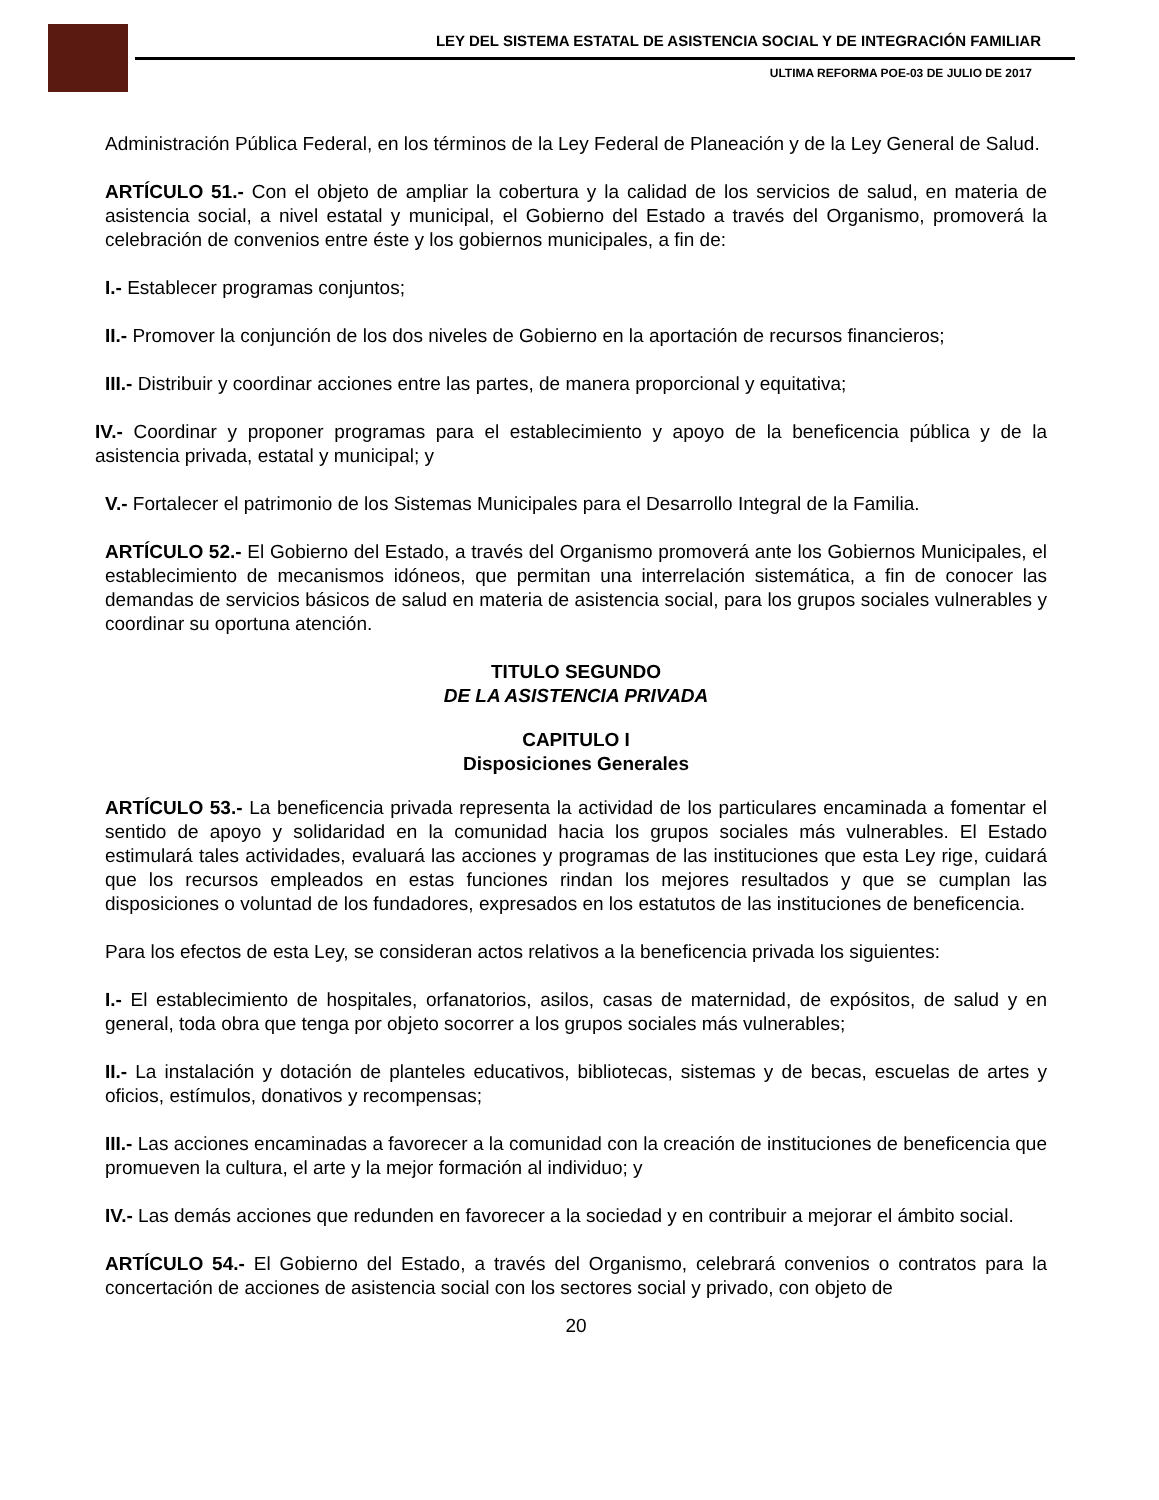LEY DEL SISTEMA ESTATAL DE ASISTENCIA SOCIAL Y DE INTEGRACIÓN FAMILIAR
ULTIMA REFORMA POE-03 DE JULIO DE 2017
Administración Pública Federal, en los términos de la Ley Federal de Planeación y de la Ley General de Salud.
ARTÍCULO 51.- Con el objeto de ampliar la cobertura y la calidad de los servicios de salud, en materia de asistencia social, a nivel estatal y municipal, el Gobierno del Estado a través del Organismo, promoverá la celebración de convenios entre éste y los gobiernos municipales, a fin de:
I.- Establecer programas conjuntos;
II.- Promover la conjunción de los dos niveles de Gobierno en la aportación de recursos financieros;
III.- Distribuir y coordinar acciones entre las partes, de manera proporcional y equitativa;
IV.- Coordinar y proponer programas para el establecimiento y apoyo de la beneficencia pública y de la asistencia privada, estatal y municipal; y
V.- Fortalecer el patrimonio de los Sistemas Municipales para el Desarrollo Integral de la Familia.
ARTÍCULO 52.- El Gobierno del Estado, a través del Organismo promoverá ante los Gobiernos Municipales, el establecimiento de mecanismos idóneos, que permitan una interrelación sistemática, a fin de conocer las demandas de servicios básicos de salud en materia de asistencia social, para los grupos sociales vulnerables y coordinar su oportuna atención.
TITULO SEGUNDO
DE LA ASISTENCIA PRIVADA
CAPITULO I
Disposiciones Generales
ARTÍCULO 53.- La beneficencia privada representa la actividad de los particulares encaminada a fomentar el sentido de apoyo y solidaridad en la comunidad hacia los grupos sociales más vulnerables. El Estado estimulará tales actividades, evaluará las acciones y programas de las instituciones que esta Ley rige, cuidará que los recursos empleados en estas funciones rindan los mejores resultados y que se cumplan las disposiciones o voluntad de los fundadores, expresados en los estatutos de las instituciones de beneficencia.
Para los efectos de esta Ley, se consideran actos relativos a la beneficencia privada los siguientes:
I.- El establecimiento de hospitales, orfanatorios, asilos, casas de maternidad, de expósitos, de salud y en general, toda obra que tenga por objeto socorrer a los grupos sociales más vulnerables;
II.- La instalación y dotación de planteles educativos, bibliotecas, sistemas y de becas, escuelas de artes y oficios, estímulos, donativos y recompensas;
III.- Las acciones encaminadas a favorecer a la comunidad con la creación de instituciones de beneficencia que promueven la cultura, el arte y la mejor formación al individuo; y
IV.- Las demás acciones que redunden en favorecer a la sociedad y en contribuir a mejorar el ámbito social.
ARTÍCULO 54.- El Gobierno del Estado, a través del Organismo, celebrará convenios o contratos para la concertación de acciones de asistencia social con los sectores social y privado, con objeto de
20